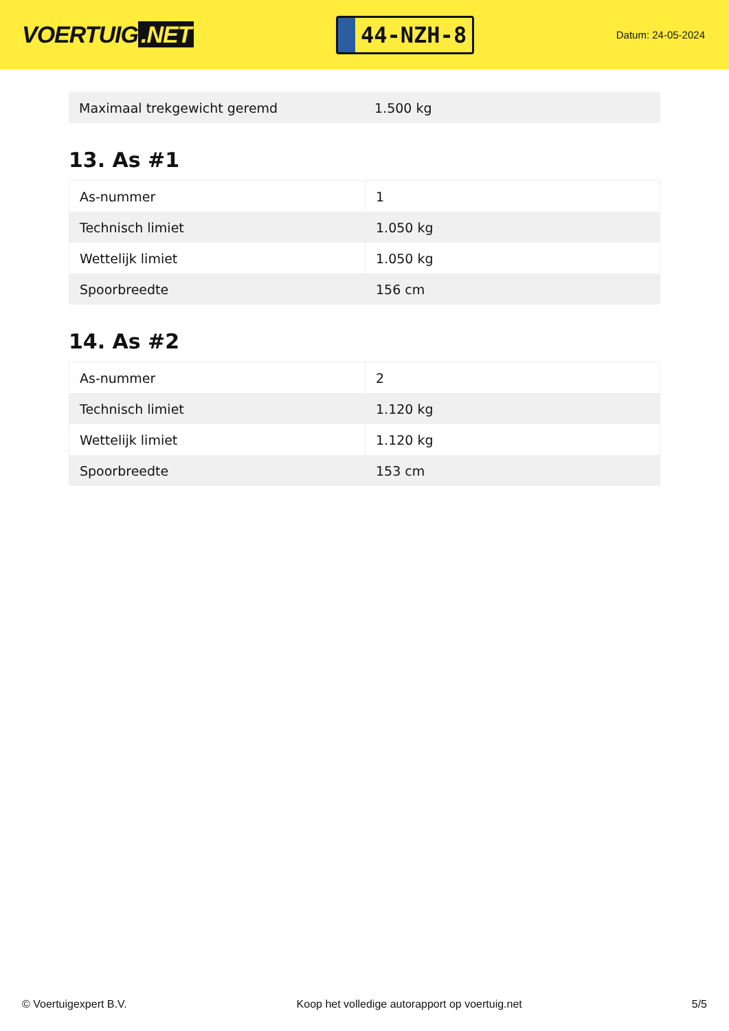VOERTUIG.NET
44-NZH-8
Datum: 24-05-2024
| Maximaal trekgewicht geremd | 1.500 kg |
13. As #1
| As-nummer | 1 |
| Technisch limiet | 1.050 kg |
| Wettelijk limiet | 1.050 kg |
| Spoorbreedte | 156 cm |
14. As #2
| As-nummer | 2 |
| Technisch limiet | 1.120 kg |
| Wettelijk limiet | 1.120 kg |
| Spoorbreedte | 153 cm |
© Voertuigexpert B.V. Koop het volledige autorapport op voertuig.net 5/5